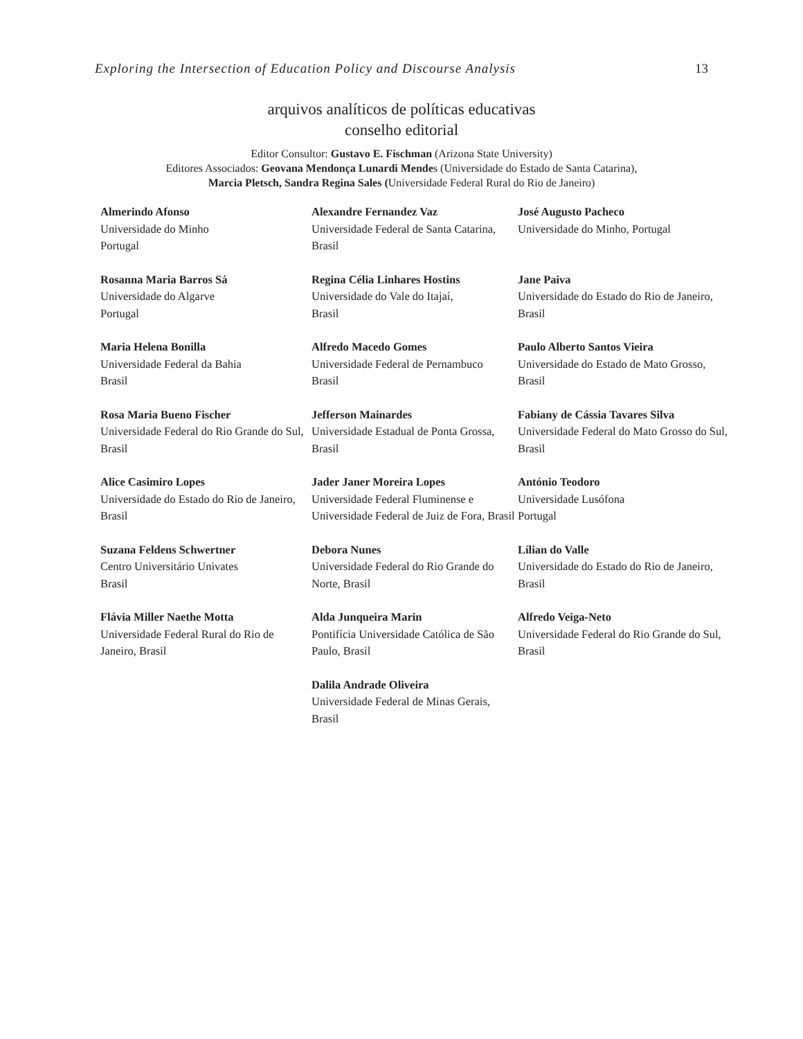Exploring the Intersection of Education Policy and Discourse Analysis 13
arquivos analíticos de políticas educativas
conselho editorial
Editor Consultor: Gustavo E. Fischman (Arizona State University)
Editores Associados: Geovana Mendonça Lunardi Mendes (Universidade do Estado de Santa Catarina),
Marcia Pletsch, Sandra Regina Sales (Universidade Federal Rural do Rio de Janeiro)
| Almerindo Afonso Universidade do Minho Portugal | Alexandre Fernandez Vaz Universidade Federal de Santa Catarina, Brasil | José Augusto Pacheco Universidade do Minho, Portugal |
| Rosanna Maria Barros Sá Universidade do Algarve Portugal | Regina Célia Linhares Hostins Universidade do Vale do Itajaí, Brasil | Jane Paiva Universidade do Estado do Rio de Janeiro, Brasil |
| Maria Helena Bonilla Universidade Federal da Bahia Brasil | Alfredo Macedo Gomes Universidade Federal de Pernambuco Brasil | Paulo Alberto Santos Vieira Universidade do Estado de Mato Grosso, Brasil |
| Rosa Maria Bueno Fischer Universidade Federal do Rio Grande do Sul, Brasil | Jefferson Mainardes Universidade Estadual de Ponta Grossa, Brasil | Fabiany de Cássia Tavares Silva Universidade Federal do Mato Grosso do Sul, Brasil |
| Alice Casimiro Lopes Universidade do Estado do Rio de Janeiro, Brasil | Jader Janer Moreira Lopes Universidade Federal Fluminense e Universidade Federal de Juiz de Fora, Brasil | António Teodoro Universidade Lusófona Portugal |
| Suzana Feldens Schwertner Centro Universitário Univates Brasil | Debora Nunes Universidade Federal do Rio Grande do Norte, Brasil | Lílian do Valle Universidade do Estado do Rio de Janeiro, Brasil |
| Flávia Miller Naethe Motta Universidade Federal Rural do Rio de Janeiro, Brasil | Alda Junqueira Marin Pontifícia Universidade Católica de São Paulo, Brasil | Alfredo Veiga-Neto Universidade Federal do Rio Grande do Sul, Brasil |
| | Dalila Andrade Oliveira Universidade Federal de Minas Gerais, Brasil | |